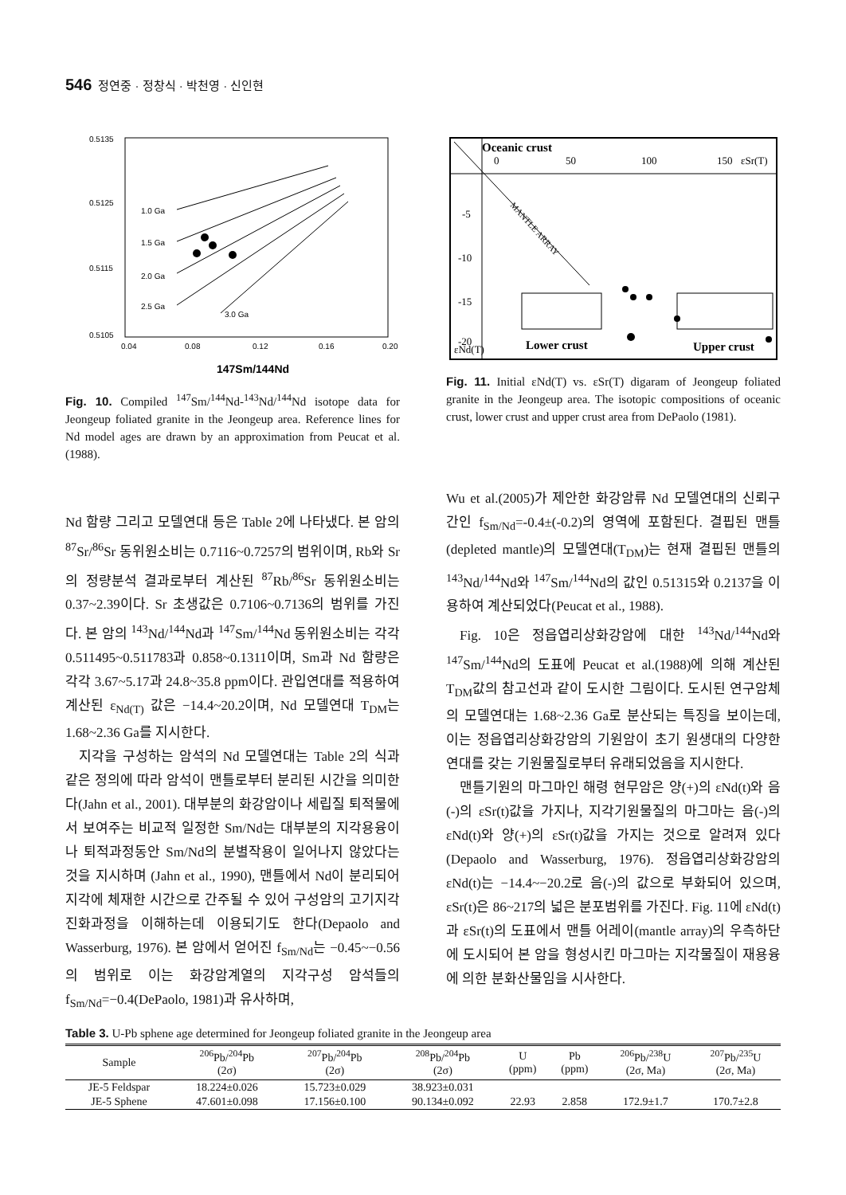546 정연중 · 정창식 · 박천영 · 신인현
0.5135
0.5125
0.5115
0.5105
0.04
0.08
0.12
0.16
0.20
1.0 Ga
1.5 Ga
2.0 Ga
2.5 Ga
3.0 Ga
147Sm/144Nd
Fig. 10. Compiled <sup>147</sup>Sm/<sup>144</sup>Nd-<sup>143</sup>Nd/<sup>144</sup>Nd isotope data for Jeongeup foliated granite in the Jeongeup area. Reference lines for Nd model ages are drawn by an approximation from Peucat et al. (1988).
Oceanic crust
0
50
100
150
εSr(T)
-5
-10
-15
-20
MANTLE ARRAY
Lower crust
Upper crust
εNd(T)
Fig. 11. Initial εNd(T) vs. εSr(T) digaram of Jeongeup foliated granite in the Jeongeup area. The isotopic compositions of oceanic crust, lower crust and upper crust area from DePaolo (1981).
Nd 함량 그리고 모델연대 등은 Table 2에 나타냈다. 본 암의 <sup>87</sup>Sr/<sup>86</sup>Sr 동위원소비는 0.7116~0.7257의 범위이며, Rb와 Sr의 정량분석 결과로부터 계산된 <sup>87</sup>Rb/<sup>86</sup>Sr 동위원소비는 0.37~2.39이다. Sr 초생값은 0.7106~0.7136의 범위를 가진다. 본 암의 <sup>143</sup>Nd/<sup>144</sup>Nd과 <sup>147</sup>Sm/<sup>144</sup>Nd 동위원소비는 각각 0.511495~0.511783과 0.858~0.1311이며, Sm과 Nd 함량은 각각 3.67~5.17과 24.8~35.8 ppm이다. 관입연대를 적용하여 계산된 ε<sub>Nd(T)</sub> 값은 −14.4~20.2이며, Nd 모델연대 T<sub>DM</sub>는 1.68~2.36 Ga를 지시한다.
지각을 구성하는 암석의 Nd 모델연대는 Table 2의 식과 같은 정의에 따라 암석이 맨틀로부터 분리된 시간을 의미한다(Jahn et al., 2001). 대부분의 화강암이나 세립질 퇴적물에서 보여주는 비교적 일정한 Sm/Nd는 대부분의 지각용융이나 퇴적과정동안 Sm/Nd의 분별작용이 일어나지 않았다는 것을 지시하며 (Jahn et al., 1990), 맨틀에서 Nd이 분리되어 지각에 체재한 시간으로 간주될 수 있어 구성암의 고기지각 진화과정을 이해하는데 이용되기도 한다(Depaolo and Wasserburg, 1976). 본 암에서 얻어진 f<sub>Sm/Nd</sub>는 −0.45~−0.56의 범위로 이는 화강암계열의 지각구성 암석들의 f<sub>Sm/Nd</sub>=−0.4(DePaolo, 1981)과 유사하며,
Wu et al.(2005)가 제안한 화강암류 Nd 모델연대의 신뢰구간인 f<sub>Sm/Nd</sub>=-0.4±(-0.2)의 영역에 포함된다. 결핍된 맨틀(depleted mantle)의 모델연대(T<sub>DM</sub>)는 현재 결핍된 맨틀의 <sup>143</sup>Nd/<sup>144</sup>Nd와 <sup>147</sup>Sm/<sup>144</sup>Nd의 값인 0.51315와 0.2137을 이용하여 계산되었다(Peucat et al., 1988).
Fig. 10은 정읍엽리상화강암에 대한 <sup>143</sup>Nd/<sup>144</sup>Nd와 <sup>147</sup>Sm/<sup>144</sup>Nd의 도표에 Peucat et al.(1988)에 의해 계산된 T<sub>DM</sub>값의 참고선과 같이 도시한 그림이다. 도시된 연구암체의 모델연대는 1.68~2.36 Ga로 분산되는 특징을 보이는데, 이는 정읍엽리상화강암의 기원암이 초기 원생대의 다양한 연대를 갖는 기원물질로부터 유래되었음을 지시한다.
맨틀기원의 마그마인 해령 현무암은 양(+)의 εNd(t)와 음(-)의 εSr(t)값을 가지나, 지각기원물질의 마그마는 음(-)의 εNd(t)와 양(+)의 εSr(t)값을 가지는 것으로 알려져 있다(Depaolo and Wasserburg, 1976). 정읍엽리상화강암의 εNd(t)는 −14.4~−20.2로 음(-)의 값으로 부화되어 있으며, εSr(t)은 86~217의 넓은 분포범위를 가진다. Fig. 11에 εNd(t)과 εSr(t)의 도표에서 맨틀 어레이(mantle array)의 우측하단에 도시되어 본 암을 형성시킨 마그마는 지각물질이 재용융에 의한 분화산물임을 시사한다.
Table 3. U-Pb sphene age determined for Jeongeup foliated granite in the Jeongeup area
| Sample | <sup>206</sup>Pb/<sup>204</sup>Pb (2σ) | <sup>207</sup>Pb/<sup>204</sup>Pb (2σ) | <sup>208</sup>Pb/<sup>204</sup>Pb (2σ) | U (ppm) | Pb (ppm) | <sup>206</sup>Pb/<sup>238</sup>U (2σ, Ma) | <sup>207</sup>Pb/<sup>235</sup>U (2σ, Ma) |
| --- | --- | --- | --- | --- | --- | --- | --- |
| JE-5 Feldspar | 18.224±0.026 | 15.723±0.029 | 38.923±0.031 | | | | |
| JE-5 Sphene | 47.601±0.098 | 17.156±0.100 | 90.134±0.092 | 22.93 | 2.858 | 172.9±1.7 | 170.7±2.8 |